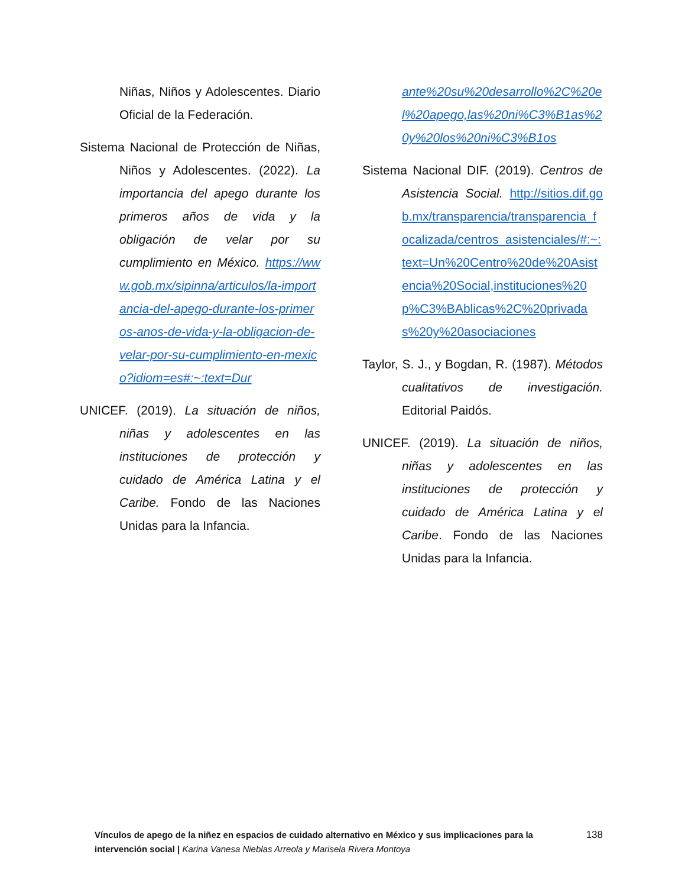Niñas, Niños y Adolescentes. Diario Oficial de la Federación.
Sistema Nacional de Protección de Niñas, Niños y Adolescentes. (2022). La importancia del apego durante los primeros años de vida y la obligación de velar por su cumplimiento en México. https://www.gob.mx/sipinna/articulos/la-importancia-del-apego-durante-los-primeros-anos-de-vida-y-la-obligacion-de-velar-por-su-cumplimiento-en-mexico?idiom=es#:~:text=Dur
UNICEF. (2019). La situación de niños, niñas y adolescentes en las instituciones de protección y cuidado de América Latina y el Caribe. Fondo de las Naciones Unidas para la Infancia.
ante%20su%20desarrollo%2C%20el%20apego,las%20ni%C3%B1as%20y%20los%20ni%C3%B1os
Sistema Nacional DIF. (2019). Centros de Asistencia Social. http://sitios.dif.gob.mx/transparencia/transparencia_focalizada/centros_asistenciales/#:~:text=Un%20Centro%20de%20Asistencia%20Social,instituciones%20p%C3%BAblicas%2C%20privadas%20y%20asociaciones
Taylor, S. J., y Bogdan, R. (1987). Métodos cualitativos de investigación. Editorial Paidós.
UNICEF. (2019). La situación de niños, niñas y adolescentes en las instituciones de protección y cuidado de América Latina y el Caribe. Fondo de las Naciones Unidas para la Infancia.
Vínculos de apego de la niñez en espacios de cuidado alternativo en México y sus implicaciones para la intervención social | Karina Vanesa Nieblas Arreola y Marisela Rivera Montoya
138